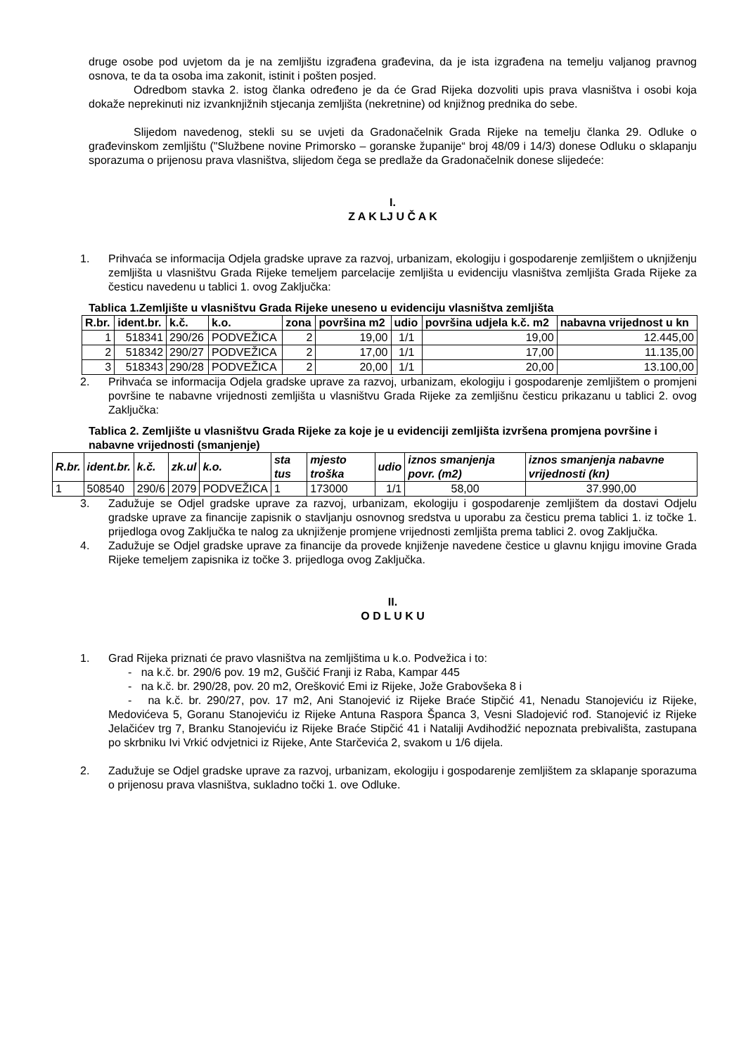druge osobe pod uvjetom da je na zemljištu izgrađena građevina, da je ista izgrađena na temelju valjanog pravnog osnova, te da ta osoba ima zakonit, istinit i pošten posjed.
Odredbom stavka 2. istog članka određeno je da će Grad Rijeka dozvoliti upis prava vlasništva i osobi koja dokaže neprekinuti niz izvanknjižnih stjecanja zemljišta (nekretnine) od knjižnog prednika do sebe.
Slijedom navedenog, stekli su se uvjeti da Gradonačelnik Grada Rijeke na temelju članka 29. Odluke o građevinskom zemljištu ("Službene novine Primorsko – goranske županije“ broj 48/09 i 14/3) donese Odluku o sklapanju sporazuma o prijenosu prava vlasništva, slijedom čega se predlaže da Gradonačelnik donese slijedeće:
I.
Z A K LJ U Č A K
1. Prihvaća se informacija Odjela gradske uprave za razvoj, urbanizam, ekologiju i gospodarenje zemljištem o uknjiženju zemljišta u vlasništvu Grada Rijeke temeljem parcelacije zemljišta u evidenciju vlasništva zemljišta Grada Rijeke za česticu navedenu u tablici 1. ovog Zaključka:
Tablica 1.Zemljište u vlasništvu Grada Rijeke uneseno u evidenciju vlasništva zemljišta
| R.br. | ident.br. | k.č. | k.o. | zona | površina m2 | udio | površina udjela k.č. m2 | nabavna vrijednost u kn |
| --- | --- | --- | --- | --- | --- | --- | --- | --- |
| 1 | 518341 | 290/26 | PODVEŽICA | 2 | 19,00 | 1/1 | 19,00 | 12.445,00 |
| 2 | 518342 | 290/27 | PODVEŽICA | 2 | 17,00 | 1/1 | 17,00 | 11.135,00 |
| 3 | 518343 | 290/28 | PODVEŽICA | 2 | 20,00 | 1/1 | 20,00 | 13.100,00 |
2. Prihvaća se informacija Odjela gradske uprave za razvoj, urbanizam, ekologiju i gospodarenje zemljištem o promjeni površine te nabavne vrijednosti zemljišta u vlasništvu Grada Rijeke za zemljišnu česticu prikazanu u tablici 2. ovog Zaključka:
Tablica 2. Zemljište u vlasništvu Grada Rijeke za koje je u evidenciji zemljišta izvršena promjena površine i nabavne vrijednosti (smanjenje)
| R.br. | ident.br. | k.č. | zk.ul | k.o. | sta tus | mjesto troška | udio | iznos smanjenja povr. (m2) | iznos smanjenja nabavne vrijednosti (kn) |
| --- | --- | --- | --- | --- | --- | --- | --- | --- | --- |
| 1 | 508540 | 290/6 | 2079 | PODVEŽICA | 1 | 173000 | 1/1 | 58,00 | 37.990,00 |
3. Zadužuje se Odjel gradske uprave za razvoj, urbanizam, ekologiju i gospodarenje zemljištem da dostavi Odjelu gradske uprave za financije zapisnik o stavljanju osnovnog sredstva u uporabu za česticu prema tablici 1. iz točke 1. prijedloga ovog Zaključka te nalog za uknjiženje promjene vrijednosti zemljišta prema tablici 2. ovog Zaključka.
4. Zadužuje se Odjel gradske uprave za financije da provede knjiženje navedene čestice u glavnu knjigu imovine Grada Rijeke temeljem zapisnika iz točke 3. prijedloga ovog Zaključka.
II.
O D L U K U
1. Grad Rijeka priznati će pravo vlasništva na zemljištima u k.o. Podvežica i to:
- na k.č. br. 290/6 pov. 19 m2, Guščić Franji iz Raba, Kampar 445
- na k.č. br. 290/28, pov. 20 m2, Orešković Emi iz Rijeke, Jože Grabovšeka 8 i
- na k.č. br. 290/27, pov. 17 m2, Ani Stanojević iz Rijeke Braće Stipčić 41, Nenadu Stanojeviću iz Rijeke, Medovićeva 5, Goranu Stanojeviću iz Rijeke Antuna Raspora Španca 3, Vesni Sladojević rođ. Stanojević iz Rijeke Jelačićev trg 7, Branku Stanojeviću iz Rijeke Braće Stipčić 41 i Nataliji Avdihodžić nepoznata prebivališta, zastupana po skrbniku Ivi Vrkić odvjetnici iz Rijeke, Ante Starčevića 2, svakom u 1/6 dijela.
2. Zadužuje se Odjel gradske uprave za razvoj, urbanizam, ekologiju i gospodarenje zemljištem za sklapanje sporazuma o prijenosu prava vlasništva, sukladno točki 1. ove Odluke.